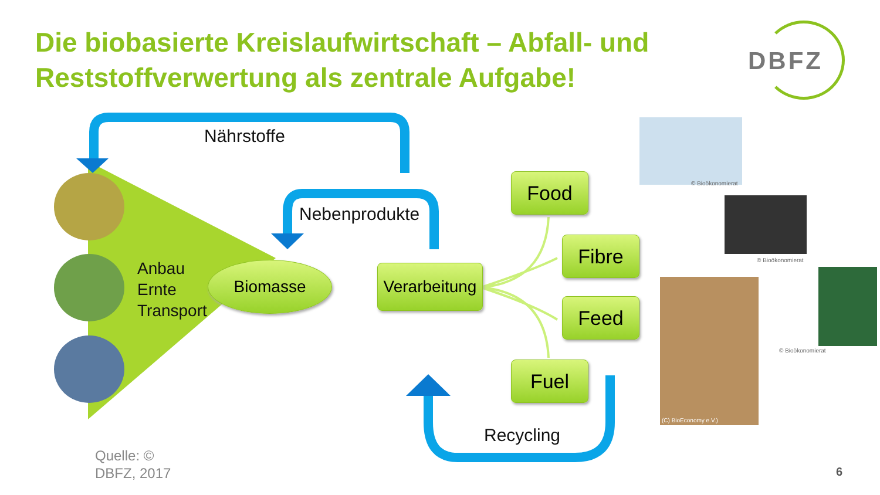Die biobasierte Kreislaufwirtschaft – Abfall- und Reststoffverwertung als zentrale Aufgabe!
DBFZ
Nährstoffe
Nebenprodukte
Anbau
Ernte
Transport
Biomasse
Verarbeitung
Food
Fibre
Feed
Fuel
Recycling
© Bioökonomierat
© Bioökonomierat
(C) BioEconomy e.V.)
© Bioökonomierat
Quelle: ©
DBFZ, 2017
6